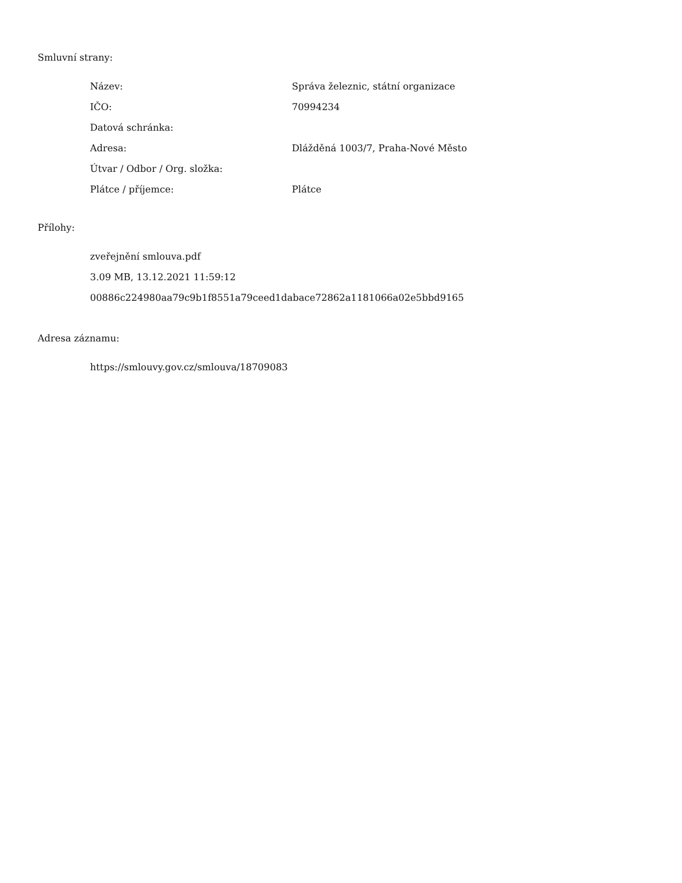Smluvní strany:
| Název: | Správa železnic, státní organizace |
| IČO: | 70994234 |
| Datová schránka: | |
| Adresa: | Dlážděná 1003/7, Praha-Nové Město |
| Útvar / Odbor / Org. složka: | |
| Plátce / příjemce: | Plátce |
Přílohy:
zveřejnění smlouva.pdf
3.09 MB, 13.12.2021 11:59:12
00886c224980aa79c9b1f8551a79ceed1dabace72862a1181066a02e5bbd9165
Adresa záznamu:
https://smlouvy.gov.cz/smlouva/18709083